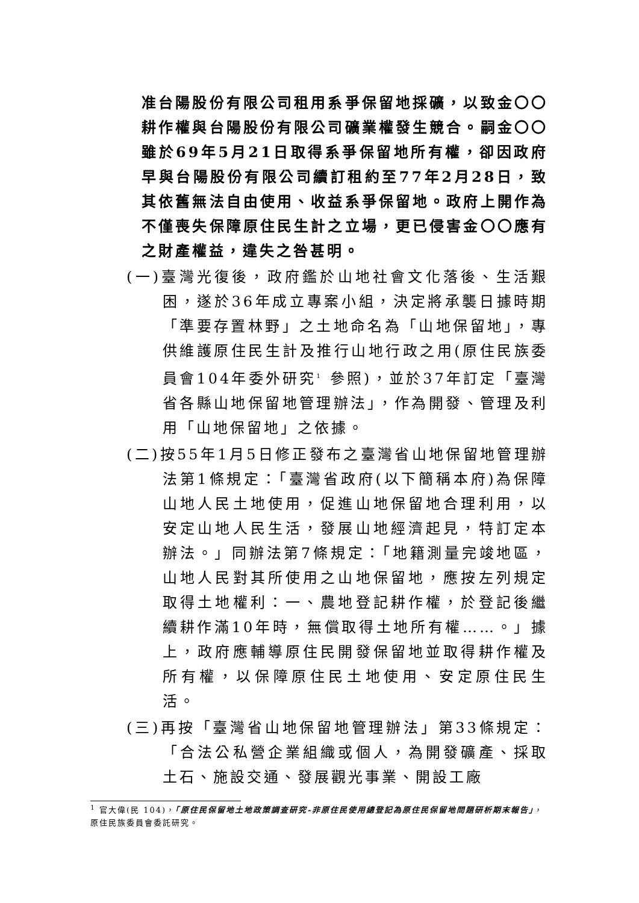准台陽股份有限公司租用系爭保留地採礦，以致金〇〇耕作權與台陽股份有限公司礦業權發生競合。嗣金〇〇雖於69年5月21日取得系爭保留地所有權，卻因政府早與台陽股份有限公司續訂租約至77年2月28日，致其依舊無法自由使用、收益系爭保留地。政府上開作為不僅喪失保障原住民生計之立場，更已侵害金〇〇應有之財產權益，違失之咎甚明。
(一)臺灣光復後，政府鑑於山地社會文化落後、生活艱困，遂於36年成立專案小組，決定將承襲日據時期「準要存置林野」之土地命名為「山地保留地」，專供維護原住民生計及推行山地行政之用(原住民族委員會104年委外研究<sup>1</sup> 參照)，並於37年訂定「臺灣省各縣山地保留地管理辦法」，作為開發、管理及利用「山地保留地」之依據。
(二)按55年1月5日修正發布之臺灣省山地保留地管理辦法第1條規定：「臺灣省政府(以下簡稱本府)為保障山地人民土地使用，促進山地保留地合理利用，以安定山地人民生活，發展山地經濟起見，特訂定本辦法。」同辦法第7條規定：「地籍測量完竣地區，山地人民對其所使用之山地保留地，應按左列規定取得土地權利：一、農地登記耕作權，於登記後繼續耕作滿10年時，無償取得土地所有權……。」據上，政府應輔導原住民開發保留地並取得耕作權及所有權，以保障原住民土地使用、安定原住民生活。
(三)再按「臺灣省山地保留地管理辦法」第33條規定：「合法公私營企業組織或個人，為開發礦產、採取土石、施設交通、發展觀光事業、開設工廠
<sup>1</sup> 官大偉(民 104)，「原住民保留地土地政策調查研究-非原住民使用總登記為原住民保留地問題研析期末報告」，原住民族委員會委託研究。